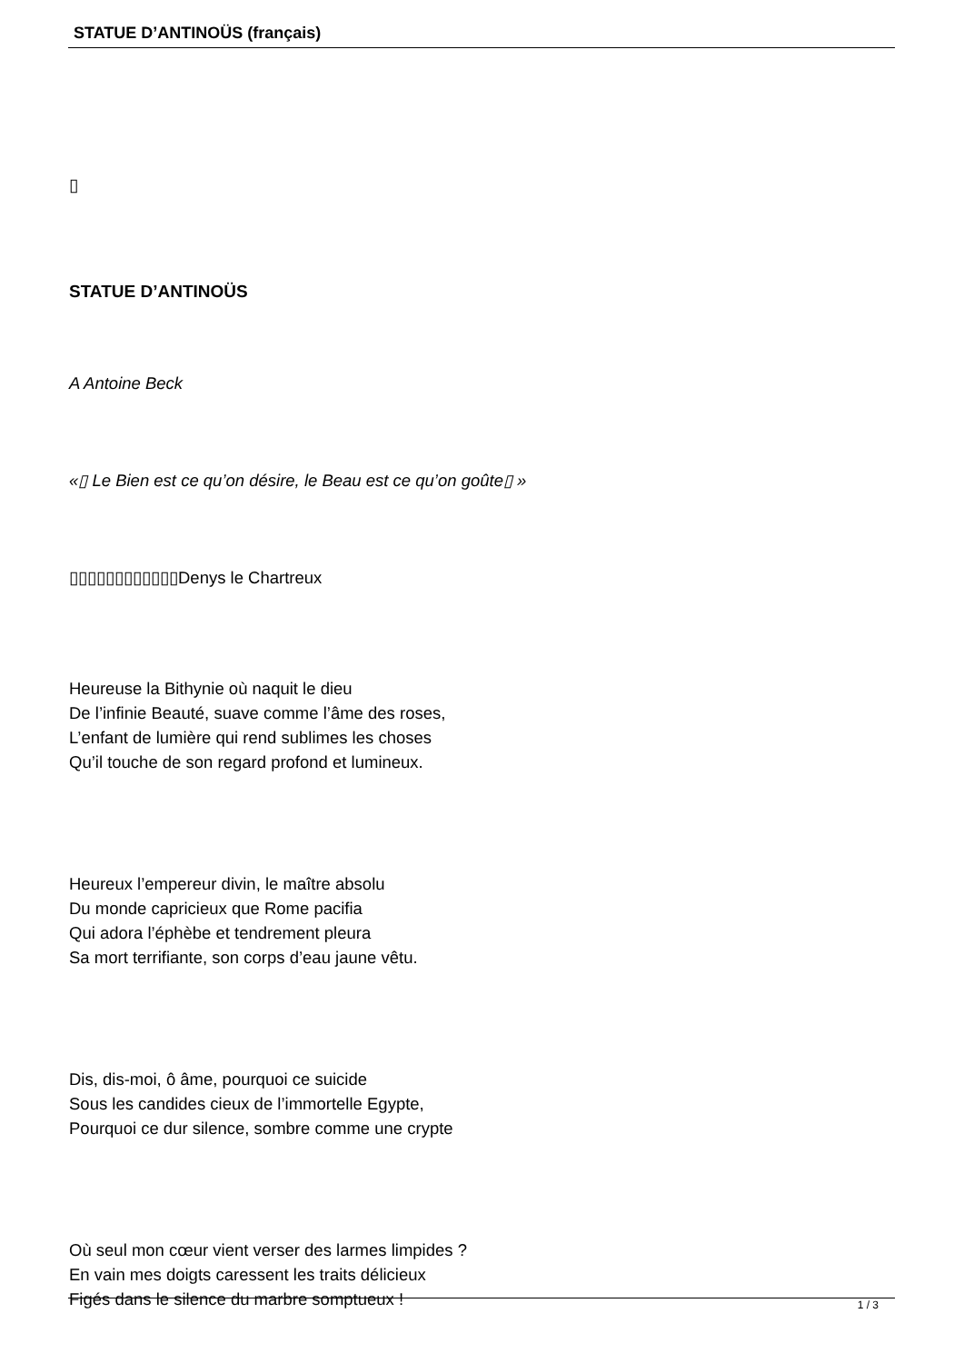STATUE D’ANTINOÜS (français)
▯
STATUE D’ANTINOÜS
A Antoine Beck
«▯ Le Bien est ce qu’on désire, le Beau est ce qu’on goûte▯ »
▯▯▯▯▯▯▯▯▯▯▯▯Denys le Chartreux
Heureuse la Bithynie où naquit le dieu
De l’infinie Beauté, suave comme l’âme des roses,
L’enfant de lumière qui rend sublimes les choses
Qu’il touche de son regard profond et lumineux.
Heureux l’empereur divin, le maître absolu
Du monde capricieux que Rome pacifia
Qui adora l’éphèbe et tendrement pleura
Sa mort terrifiante, son corps d’eau jaune vêtu.
Dis, dis-moi, ô âme, pourquoi ce suicide
Sous les candides cieux de l’immortelle Egypte,
Pourquoi ce dur silence, sombre comme une crypte
Où seul mon cœur vient verser des larmes limpides ?
En vain mes doigts caressent les traits délicieux
Figés dans le silence du marbre somptueux !
1 / 3